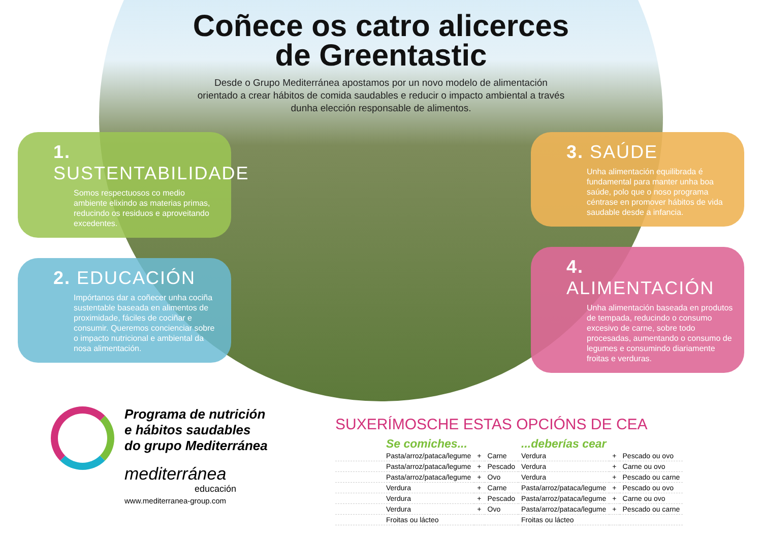Coñece os catro alicerces
de Greentastic
Desde o Grupo Mediterránea apostamos por un novo modelo de alimentación orientado a crear hábitos de comida saudables e reducir o impacto ambiental a través dunha elección responsable de alimentos.
1. SUSTENTABILIDADE
Somos respectuosos co medio ambiente elixindo as materias primas, reducindo os residuos e aproveitando excedentes.
2. EDUCACIÓN
Impórtanos dar a coñecer unha cociña sustentable baseada en alimentos de proximidade, fáciles de cociñar e consumir. Queremos concienciar sobre o impacto nutricional e ambiental da nosa alimentación.
3. SAÚDE
Unha alimentación equilibrada é fundamental para manter unha boa saúde, polo que o noso programa céntrase en promover hábitos de vida saudable desde a infancia.
4. ALIMENTACIÓN
Unha alimentación baseada en produtos de tempada, reducindo o consumo excesivo de carne, sobre todo procesadas, aumentando o consumo de legumes e consumindo diariamente froitas e verduras.
Programa de nutrición
e hábitos saudables
do grupo Mediterránea
mediterránea
educación
www.mediterranea-group.com
SUXERÍMOSCHE ESTAS OPCIÓNS DE CEA
| Se comiches... | | | ...deberías cear | | |
| --- | --- | --- | --- | --- | --- |
| Pasta/arroz/pataca/legume | + | Carne | Verdura | + | Pescado ou ovo |
| Pasta/arroz/pataca/legume | + | Pescado | Verdura | + | Carne ou ovo |
| Pasta/arroz/pataca/legume | + | Ovo | Verdura | + | Pescado ou carne |
| Verdura | + | Carne | Pasta/arroz/pataca/legume | + | Pescado ou ovo |
| Verdura | + | Pescado | Pasta/arroz/pataca/legume | + | Carne ou ovo |
| Verdura | + | Ovo | Pasta/arroz/pataca/legume | + | Pescado ou carne |
| Froitas ou lácteo | | | Froitas ou lácteo | | |